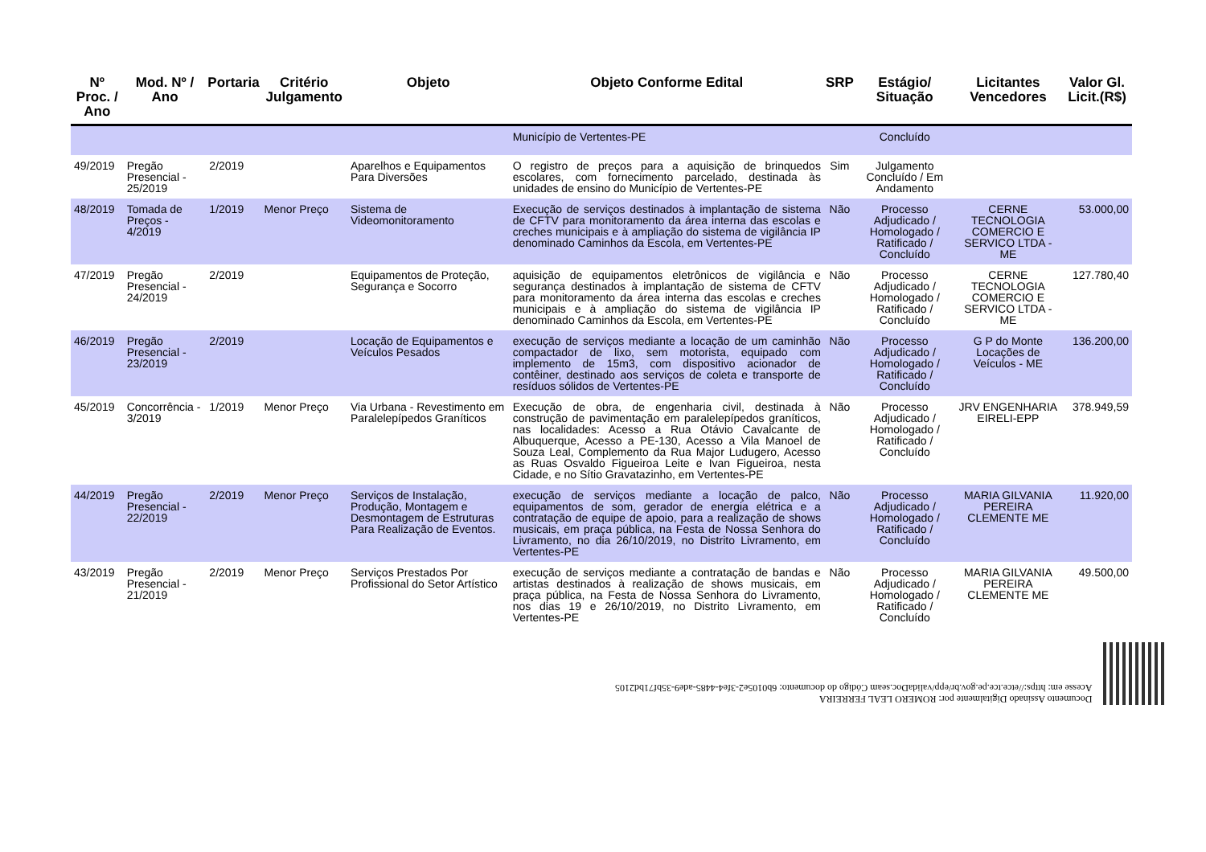| Nº Proc. / Ano | Mod. Nº / Ano | Portaria | Critério Julgamento | Objeto | Objeto Conforme Edital | SRP | Estágio/ Situação | Licitantes Vencedores | Valor Gl. Licit.(R$) |
| --- | --- | --- | --- | --- | --- | --- | --- | --- | --- |
| | | | | | Município de Vertentes-PE | | Concluído | | |
| 49/2019 | Pregão Presencial - 25/2019 | 2/2019 | | Aparelhos e Equipamentos Para Diversões | O registro de preços para a aquisição de brinquedos escolares, com fornecimento parcelado, destinada às unidades de ensino do Município de Vertentes-PE | Sim | Julgamento Concluído / Em Andamento | | |
| 48/2019 | Tomada de Preços - 4/2019 | 1/2019 | Menor Preço | Sistema de Videomonitoramento | Execução de serviços destinados à implantação de sistema de CFTV para monitoramento da área interna das escolas e creches municipais e à ampliação do sistema de vigilância IP denominado Caminhos da Escola, em Vertentes-PE | Não | Processo Adjudicado / Homologado / Ratificado / Concluído | CERNE TECNOLOGIA COMERCIO E SERVICO LTDA - ME | 53.000,00 |
| 47/2019 | Pregão Presencial - 24/2019 | 2/2019 | | Equipamentos de Proteção, Segurança e Socorro | aquisição de equipamentos eletrônicos de vigilância e segurança destinados à implantação de sistema de CFTV para monitoramento da área interna das escolas e creches municipais e à ampliação do sistema de vigilância IP denominado Caminhos da Escola, em Vertentes-PE | Não | Processo Adjudicado / Homologado / Ratificado / Concluído | CERNE TECNOLOGIA COMERCIO E SERVICO LTDA - ME | 127.780,40 |
| 46/2019 | Pregão Presencial - 23/2019 | 2/2019 | | Locação de Equipamentos e Veículos Pesados | execução de serviços mediante a locação de um caminhão compactador de lixo, sem motorista, equipado com implemento de 15m3, com dispositivo acionador de contêiner, destinado aos serviços de coleta e transporte de resíduos sólidos de Vertentes-PE | Não | Processo Adjudicado / Homologado / Ratificado / Concluído | G P do Monte Locações de Veículos - ME | 136.200,00 |
| 45/2019 | Concorrência - 3/2019 | 1/2019 | Menor Preço | Via Urbana - Revestimento em Paralelepípedos Graníticos | Execução de obra, de engenharia civil, destinada à construção de pavimentação em paralelepípedos graníticos, nas localidades: Acesso a Rua Otávio Cavalcante de Albuquerque, Acesso a PE-130, Acesso a Vila Manoel de Souza Leal, Complemento da Rua Major Ludugero, Acesso as Ruas Osvaldo Figueiroa Leite e Ivan Figueiroa, nesta Cidade, e no Sítio Gravatazinho, em Vertentes-PE | Não | Processo Adjudicado / Homologado / Ratificado / Concluído | JRV ENGENHARIA EIRELI-EPP | 378.949,59 |
| 44/2019 | Pregão Presencial - 22/2019 | 2/2019 | Menor Preço | Serviços de Instalação, Produção, Montagem e Desmontagem de Estruturas Para Realização de Eventos. | execução de serviços mediante a locação de palco, equipamentos de som, gerador de energia elétrica e a contratação de equipe de apoio, para a realização de shows musicais, em praça pública, na Festa de Nossa Senhora do Livramento, no dia 26/10/2019, no Distrito Livramento, em Vertentes-PE | Não | Processo Adjudicado / Homologado / Ratificado / Concluído | MARIA GILVANIA PEREIRA CLEMENTE ME | 11.920,00 |
| 43/2019 | Pregão Presencial - 21/2019 | 2/2019 | Menor Preço | Serviços Prestados Por Profissional do Setor Artístico | execução de serviços mediante a contratação de bandas e artistas destinados à realização de shows musicais, em praça pública, na Festa de Nossa Senhora do Livramento, nos dias 19 e 26/10/2019, no Distrito Livramento, em Vertentes-PE | Não | Processo Adjudicado / Homologado / Ratificado / Concluído | MARIA GILVANIA PEREIRA CLEMENTE ME | 49.500,00 |
Documento Assinado Digitalmente por: ROMERO LEAL FERREIRA
Acesse em: https://etce.tce.pe.gov.br/epp/validaDoc.seam Código do documento: 6b0105e2-3fe4-4485-ade9-35bf71bd2105